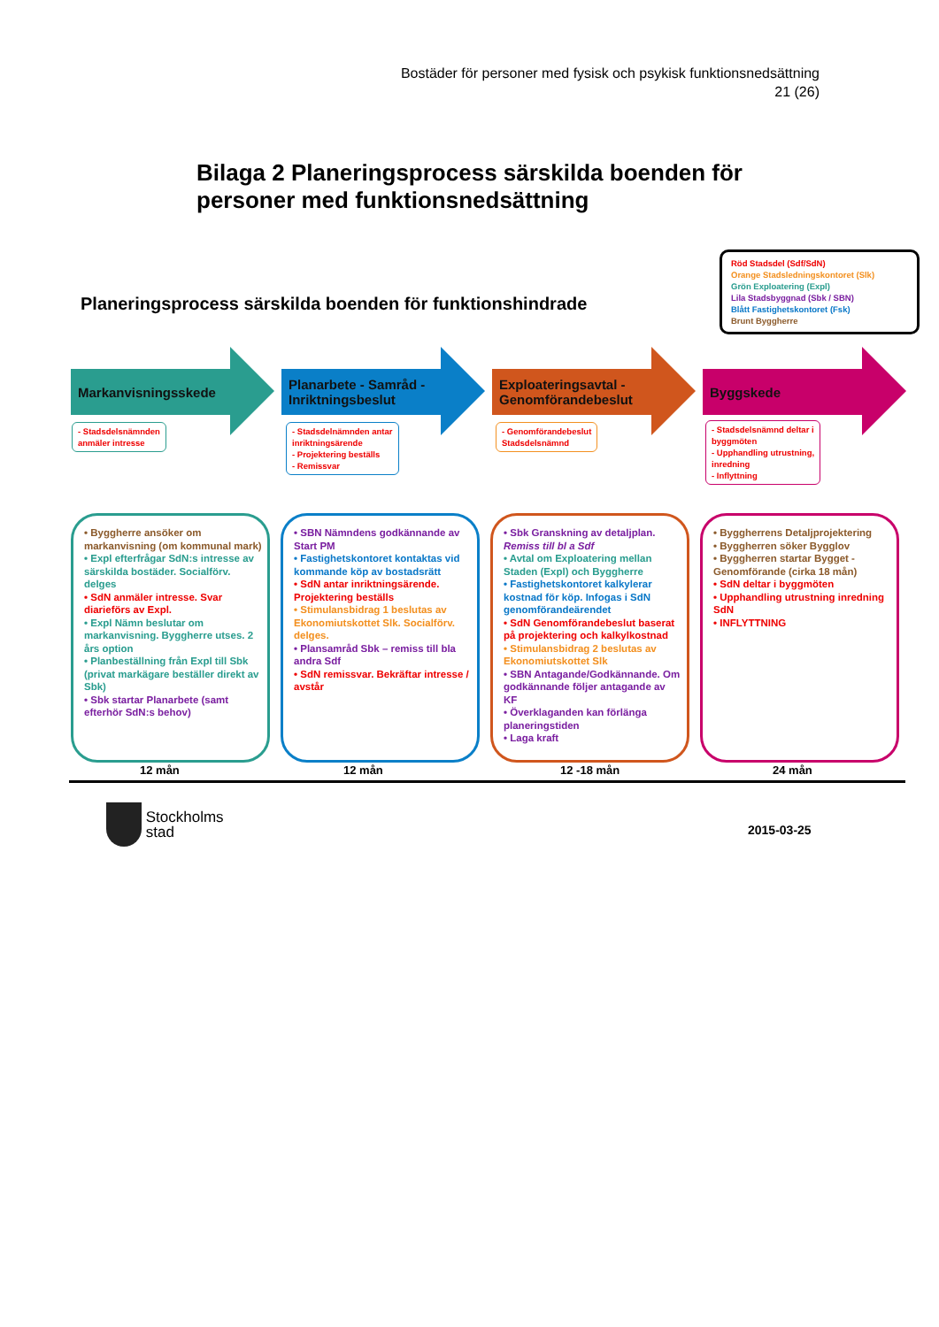Bostäder för personer med fysisk och psykisk funktionsnedsättning
21 (26)
Bilaga 2 Planeringsprocess särskilda boenden för personer med funktionsnedsättning
Planeringsprocess särskilda boenden för funktionshindrade
Röd Stadsdel (Sdf/SdN)
Orange Stadsledningskontoret (Slk)
Grön Exploatering (Expl)
Lila Stadsbyggnad (Sbk / SBN)
Blått Fastighetskontoret (Fsk)
Brunt Byggherre
Markanvisningsskede
Planarbete - Samråd - Inriktningsbeslut
Exploateringsavtal - Genomförandebeslut
Byggskede
- Stadsdelsnämnden
anmäler intresse
- Stadsdelnämnden antar
inriktningsärende
- Projektering beställs
- Remissvar
- Genomförandebeslut
Stadsdelsnämnd
- Stadsdelsnämnd deltar i
byggmöten
- Upphandling utrustning,
inredning
- Inflyttning
• Byggherre ansöker om markanvisning (om kommunal mark)
• Expl efterfrågar SdN:s intresse av särskilda bostäder. Socialförv. delges
• SdN anmäler intresse. Svar diarieförs av Expl.
• Expl Nämn beslutar om markanvisning. Byggherre utses. 2 års option
• Planbeställning från Expl till Sbk (privat markägare beställer direkt av Sbk)
• Sbk startar Planarbete (samt efterhör SdN:s behov)
• SBN Nämndens godkännande av Start PM
• Fastighetskontoret kontaktas vid kommande köp av bostadsrätt
• SdN antar inriktningsärende. Projektering beställs
• Stimulansbidrag 1 beslutas av Ekonomiutskottet Slk. Socialförv. delges.
• Plansamråd Sbk – remiss till bla andra Sdf
• SdN remissvar. Bekräftar intresse / avstår
• Sbk Granskning av detaljplan. Remiss till bl a Sdf
• Avtal om Exploatering mellan Staden (Expl) och Byggherre
• Fastighetskontoret kalkylerar kostnad för köp. Infogas i SdN genomförandeärendet
• SdN Genomförandebeslut baserat på projektering och kalkylkostnad
• Stimulansbidrag 2 beslutas av Ekonomiutskottet Slk
• SBN Antagande/Godkännande. Om godkännande följer antagande av KF
• Överklaganden kan förlänga planeringstiden
• Laga kraft
• Byggherrens Detaljprojektering
• Byggherren söker Bygglov
• Byggherren startar Bygget - Genomförande (cirka 18 mån)
• SdN deltar i byggmöten
• Upphandling utrustning inredning SdN
• INFLYTTNING
12 mån 12 mån 12 -18 mån 24 mån
Stockholms
stad
2015-03-25